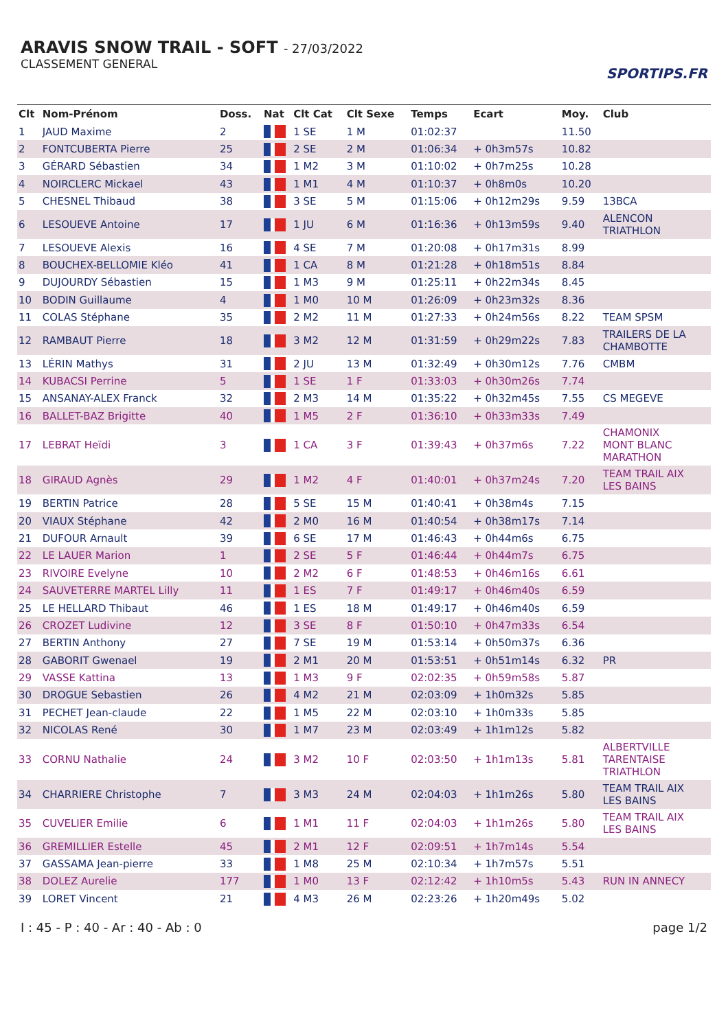ARAVIS SNOW TRAIL - SOFT - 27/03/2022
CLASSEMENT GENERAL
SPORTIPS.FR
| Clt | Nom-Prénom | Doss. | Nat | Clt Cat | Clt Sexe | Temps | Ecart | Moy. | Club |
| --- | --- | --- | --- | --- | --- | --- | --- | --- | --- |
| 1 | JAUD Maxime | 2 | | 1 SE | 1 M | 01:02:37 | | 11.50 | |
| 2 | FONTCUBERTA Pierre | 25 | | 2 SE | 2 M | 01:06:34 | + 0h3m57s | 10.82 | |
| 3 | GÉRARD Sébastien | 34 | | 1 M2 | 3 M | 01:10:02 | + 0h7m25s | 10.28 | |
| 4 | NOIRCLERC Mickael | 43 | | 1 M1 | 4 M | 01:10:37 | + 0h8m0s | 10.20 | |
| 5 | CHESNEL Thibaud | 38 | | 3 SE | 5 M | 01:15:06 | + 0h12m29s | 9.59 | 13BCA |
| 6 | LESOUEVE Antoine | 17 | | 1 JU | 6 M | 01:16:36 | + 0h13m59s | 9.40 | ALENCON TRIATHLON |
| 7 | LESOUEVE Alexis | 16 | | 4 SE | 7 M | 01:20:08 | + 0h17m31s | 8.99 | |
| 8 | BOUCHEX-BELLOMIE Kléo | 41 | | 1 CA | 8 M | 01:21:28 | + 0h18m51s | 8.84 | |
| 9 | DUJOURDY Sébastien | 15 | | 1 M3 | 9 M | 01:25:11 | + 0h22m34s | 8.45 | |
| 10 | BODIN Guillaume | 4 | | 1 M0 | 10 M | 01:26:09 | + 0h23m32s | 8.36 | |
| 11 | COLAS Stéphane | 35 | | 2 M2 | 11 M | 01:27:33 | + 0h24m56s | 8.22 | TEAM SPSM |
| 12 | RAMBAUT Pierre | 18 | | 3 M2 | 12 M | 01:31:59 | + 0h29m22s | 7.83 | TRAILERS DE LA CHAMBOTTE |
| 13 | LÉRIN Mathys | 31 | | 2 JU | 13 M | 01:32:49 | + 0h30m12s | 7.76 | CMBM |
| 14 | KUBACSI Perrine | 5 | | 1 SE | 1 F | 01:33:03 | + 0h30m26s | 7.74 | |
| 15 | ANSANAY-ALEX Franck | 32 | | 2 M3 | 14 M | 01:35:22 | + 0h32m45s | 7.55 | CS MEGEVE |
| 16 | BALLET-BAZ Brigitte | 40 | | 1 M5 | 2 F | 01:36:10 | + 0h33m33s | 7.49 | |
| 17 | LEBRAT Heïdi | 3 | | 1 CA | 3 F | 01:39:43 | + 0h37m6s | 7.22 | CHAMONIX MONT BLANC MARATHON |
| 18 | GIRAUD Agnès | 29 | | 1 M2 | 4 F | 01:40:01 | + 0h37m24s | 7.20 | TEAM TRAIL AIX LES BAINS |
| 19 | BERTIN Patrice | 28 | | 5 SE | 15 M | 01:40:41 | + 0h38m4s | 7.15 | |
| 20 | VIAUX Stéphane | 42 | | 2 M0 | 16 M | 01:40:54 | + 0h38m17s | 7.14 | |
| 21 | DUFOUR Arnault | 39 | | 6 SE | 17 M | 01:46:43 | + 0h44m6s | 6.75 | |
| 22 | LE LAUER Marion | 1 | | 2 SE | 5 F | 01:46:44 | + 0h44m7s | 6.75 | |
| 23 | RIVOIRE Evelyne | 10 | | 2 M2 | 6 F | 01:48:53 | + 0h46m16s | 6.61 | |
| 24 | SAUVETERRE MARTEL Lilly | 11 | | 1 ES | 7 F | 01:49:17 | + 0h46m40s | 6.59 | |
| 25 | LE HELLARD Thibaut | 46 | | 1 ES | 18 M | 01:49:17 | + 0h46m40s | 6.59 | |
| 26 | CROZET Ludivine | 12 | | 3 SE | 8 F | 01:50:10 | + 0h47m33s | 6.54 | |
| 27 | BERTIN Anthony | 27 | | 7 SE | 19 M | 01:53:14 | + 0h50m37s | 6.36 | |
| 28 | GABORIT Gwenael | 19 | | 2 M1 | 20 M | 01:53:51 | + 0h51m14s | 6.32 | PR |
| 29 | VASSE Kattina | 13 | | 1 M3 | 9 F | 02:02:35 | + 0h59m58s | 5.87 | |
| 30 | DROGUE Sebastien | 26 | | 4 M2 | 21 M | 02:03:09 | + 1h0m32s | 5.85 | |
| 31 | PECHET Jean-claude | 22 | | 1 M5 | 22 M | 02:03:10 | + 1h0m33s | 5.85 | |
| 32 | NICOLAS René | 30 | | 1 M7 | 23 M | 02:03:49 | + 1h1m12s | 5.82 | |
| 33 | CORNU Nathalie | 24 | | 3 M2 | 10 F | 02:03:50 | + 1h1m13s | 5.81 | ALBERTVILLE TARENTAISE TRIATHLON |
| 34 | CHARRIERE Christophe | 7 | | 3 M3 | 24 M | 02:04:03 | + 1h1m26s | 5.80 | TEAM TRAIL AIX LES BAINS |
| 35 | CUVELIER Emilie | 6 | | 1 M1 | 11 F | 02:04:03 | + 1h1m26s | 5.80 | TEAM TRAIL AIX LES BAINS |
| 36 | GREMILLIER Estelle | 45 | | 2 M1 | 12 F | 02:09:51 | + 1h7m14s | 5.54 | |
| 37 | GASSAMA Jean-pierre | 33 | | 1 M8 | 25 M | 02:10:34 | + 1h7m57s | 5.51 | |
| 38 | DOLEZ Aurelie | 177 | | 1 M0 | 13 F | 02:12:42 | + 1h10m5s | 5.43 | RUN IN ANNECY |
| 39 | LORET Vincent | 21 | | 4 M3 | 26 M | 02:23:26 | + 1h20m49s | 5.02 | |
I : 45 - P : 40 - Ar : 40 - Ab : 0 page 1/2